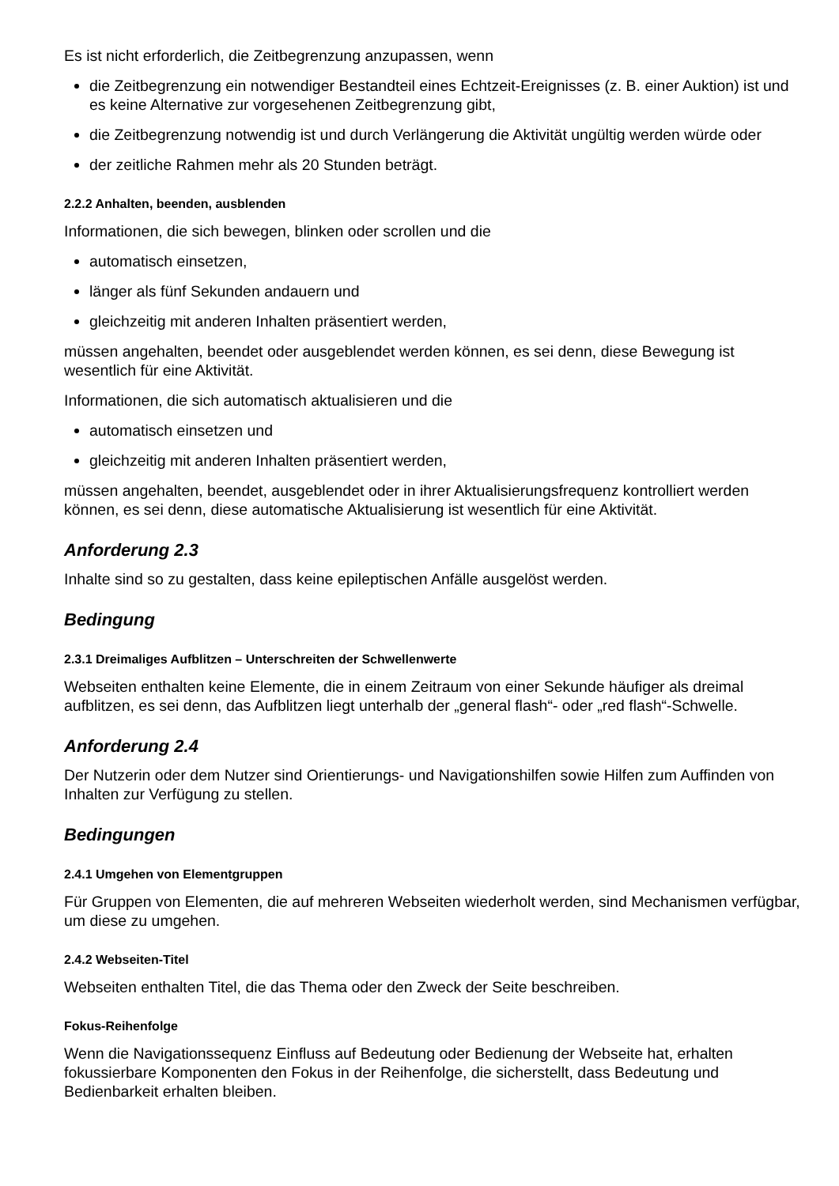Es ist nicht erforderlich, die Zeitbegrenzung anzupassen, wenn
die Zeitbegrenzung ein notwendiger Bestandteil eines Echtzeit-Ereignisses (z. B. einer Auktion) ist und es keine Alternative zur vorgesehenen Zeitbegrenzung gibt,
die Zeitbegrenzung notwendig ist und durch Verlängerung die Aktivität ungültig werden würde oder
der zeitliche Rahmen mehr als 20 Stunden beträgt.
2.2.2 Anhalten, beenden, ausblenden
Informationen, die sich bewegen, blinken oder scrollen und die
automatisch einsetzen,
länger als fünf Sekunden andauern und
gleichzeitig mit anderen Inhalten präsentiert werden,
müssen angehalten, beendet oder ausgeblendet werden können, es sei denn, diese Bewegung ist wesentlich für eine Aktivität.
Informationen, die sich automatisch aktualisieren und die
automatisch einsetzen und
gleichzeitig mit anderen Inhalten präsentiert werden,
müssen angehalten, beendet, ausgeblendet oder in ihrer Aktualisierungsfrequenz kontrolliert werden können, es sei denn, diese automatische Aktualisierung ist wesentlich für eine Aktivität.
Anforderung 2.3
Inhalte sind so zu gestalten, dass keine epileptischen Anfälle ausgelöst werden.
Bedingung
2.3.1 Dreimaliges Aufblitzen – Unterschreiten der Schwellenwerte
Webseiten enthalten keine Elemente, die in einem Zeitraum von einer Sekunde häufiger als dreimal aufblitzen, es sei denn, das Aufblitzen liegt unterhalb der „general flash“- oder „red flash“-Schwelle.
Anforderung 2.4
Der Nutzerin oder dem Nutzer sind Orientierungs- und Navigationshilfen sowie Hilfen zum Auffinden von Inhalten zur Verfügung zu stellen.
Bedingungen
2.4.1 Umgehen von Elementgruppen
Für Gruppen von Elementen, die auf mehreren Webseiten wiederholt werden, sind Mechanismen verfügbar, um diese zu umgehen.
2.4.2 Webseiten-Titel
Webseiten enthalten Titel, die das Thema oder den Zweck der Seite beschreiben.
Fokus-Reihenfolge
Wenn die Navigationssequenz Einfluss auf Bedeutung oder Bedienung der Webseite hat, erhalten fokussierbare Komponenten den Fokus in der Reihenfolge, die sicherstellt, dass Bedeutung und Bedienbarkeit erhalten bleiben.